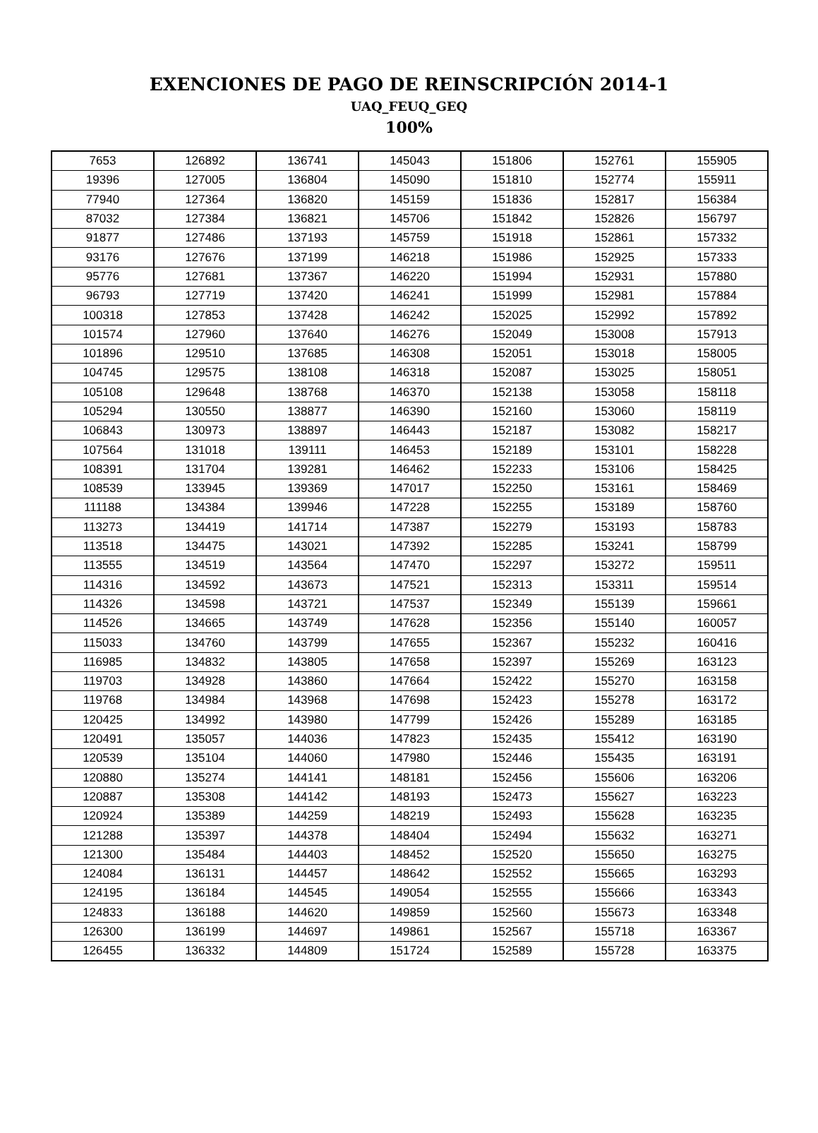EXENCIONES DE PAGO DE REINSCRIPCIÓN 2014-1
UAQ_FEUQ_GEQ
100%
| 7653 | 126892 | 136741 | 145043 | 151806 | 152761 | 155905 |
| 19396 | 127005 | 136804 | 145090 | 151810 | 152774 | 155911 |
| 77940 | 127364 | 136820 | 145159 | 151836 | 152817 | 156384 |
| 87032 | 127384 | 136821 | 145706 | 151842 | 152826 | 156797 |
| 91877 | 127486 | 137193 | 145759 | 151918 | 152861 | 157332 |
| 93176 | 127676 | 137199 | 146218 | 151986 | 152925 | 157333 |
| 95776 | 127681 | 137367 | 146220 | 151994 | 152931 | 157880 |
| 96793 | 127719 | 137420 | 146241 | 151999 | 152981 | 157884 |
| 100318 | 127853 | 137428 | 146242 | 152025 | 152992 | 157892 |
| 101574 | 127960 | 137640 | 146276 | 152049 | 153008 | 157913 |
| 101896 | 129510 | 137685 | 146308 | 152051 | 153018 | 158005 |
| 104745 | 129575 | 138108 | 146318 | 152087 | 153025 | 158051 |
| 105108 | 129648 | 138768 | 146370 | 152138 | 153058 | 158118 |
| 105294 | 130550 | 138877 | 146390 | 152160 | 153060 | 158119 |
| 106843 | 130973 | 138897 | 146443 | 152187 | 153082 | 158217 |
| 107564 | 131018 | 139111 | 146453 | 152189 | 153101 | 158228 |
| 108391 | 131704 | 139281 | 146462 | 152233 | 153106 | 158425 |
| 108539 | 133945 | 139369 | 147017 | 152250 | 153161 | 158469 |
| 111188 | 134384 | 139946 | 147228 | 152255 | 153189 | 158760 |
| 113273 | 134419 | 141714 | 147387 | 152279 | 153193 | 158783 |
| 113518 | 134475 | 143021 | 147392 | 152285 | 153241 | 158799 |
| 113555 | 134519 | 143564 | 147470 | 152297 | 153272 | 159511 |
| 114316 | 134592 | 143673 | 147521 | 152313 | 153311 | 159514 |
| 114326 | 134598 | 143721 | 147537 | 152349 | 155139 | 159661 |
| 114526 | 134665 | 143749 | 147628 | 152356 | 155140 | 160057 |
| 115033 | 134760 | 143799 | 147655 | 152367 | 155232 | 160416 |
| 116985 | 134832 | 143805 | 147658 | 152397 | 155269 | 163123 |
| 119703 | 134928 | 143860 | 147664 | 152422 | 155270 | 163158 |
| 119768 | 134984 | 143968 | 147698 | 152423 | 155278 | 163172 |
| 120425 | 134992 | 143980 | 147799 | 152426 | 155289 | 163185 |
| 120491 | 135057 | 144036 | 147823 | 152435 | 155412 | 163190 |
| 120539 | 135104 | 144060 | 147980 | 152446 | 155435 | 163191 |
| 120880 | 135274 | 144141 | 148181 | 152456 | 155606 | 163206 |
| 120887 | 135308 | 144142 | 148193 | 152473 | 155627 | 163223 |
| 120924 | 135389 | 144259 | 148219 | 152493 | 155628 | 163235 |
| 121288 | 135397 | 144378 | 148404 | 152494 | 155632 | 163271 |
| 121300 | 135484 | 144403 | 148452 | 152520 | 155650 | 163275 |
| 124084 | 136131 | 144457 | 148642 | 152552 | 155665 | 163293 |
| 124195 | 136184 | 144545 | 149054 | 152555 | 155666 | 163343 |
| 124833 | 136188 | 144620 | 149859 | 152560 | 155673 | 163348 |
| 126300 | 136199 | 144697 | 149861 | 152567 | 155718 | 163367 |
| 126455 | 136332 | 144809 | 151724 | 152589 | 155728 | 163375 |